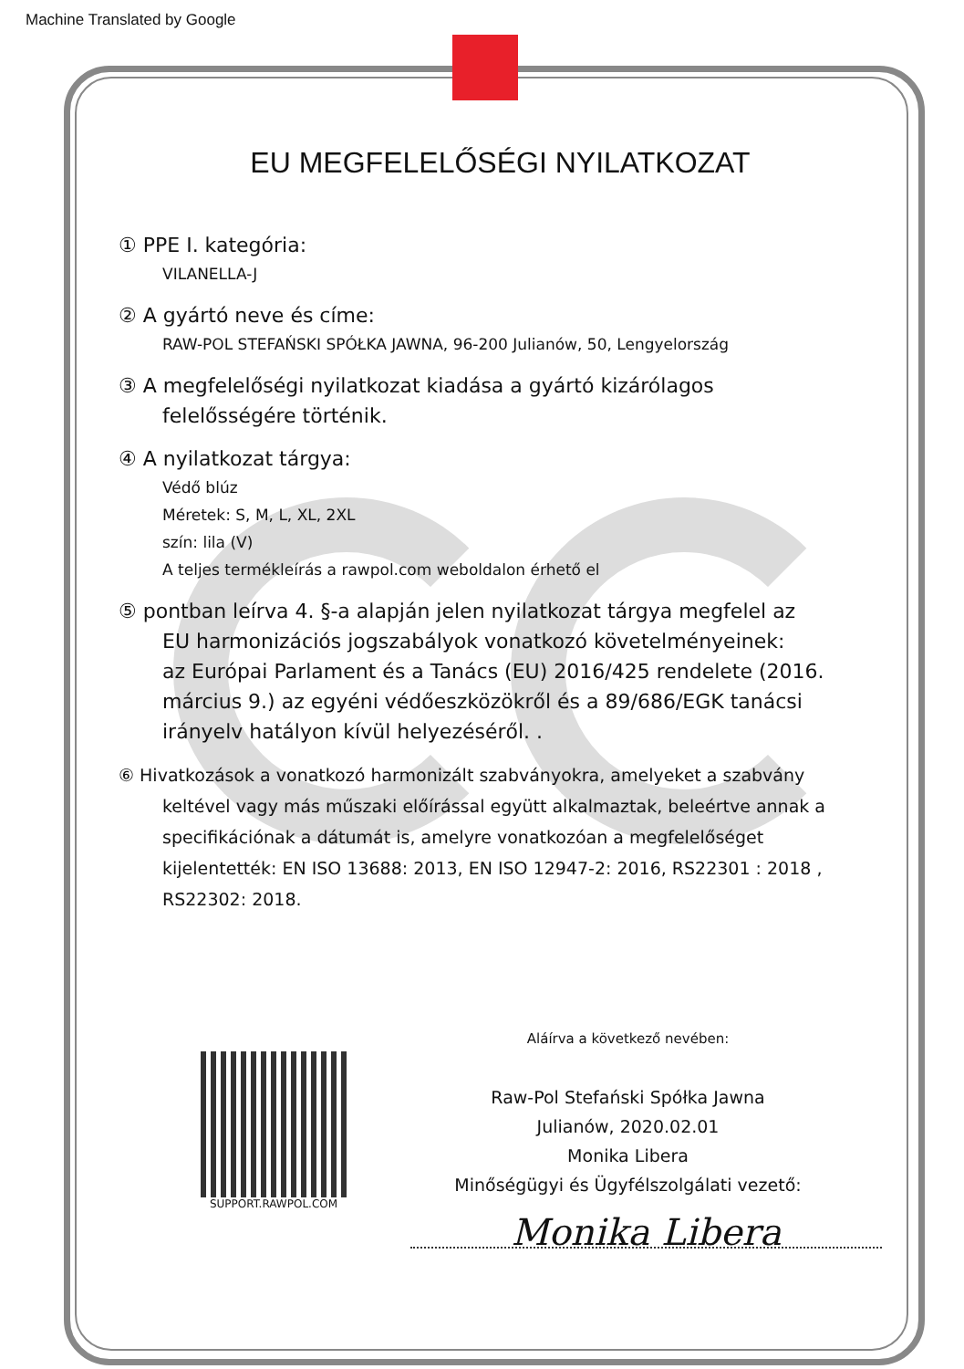Machine Translated by Google
EU MEGFELELŐSÉGI NYILATKOZAT
① PPE I. kategória:
VILANELLA-J
② A gyártó neve és címe:
RAW-POL STEFAŃSKI SPÓŁKA JAWNA, 96-200 Julianów, 50, Lengyelország
③ A megfelelőségi nyilatkozat kiadása a gyártó kizárólagos
felelősségére történik.
④ A nyilatkozat tárgya:
Védő blúz
Méretek: S, M, L, XL, 2XL
szín: lila (V)
A teljes termékleírás a rawpol.com weboldalon érhető el
⑤ pontban leírva 4. §-a alapján jelen nyilatkozat tárgya megfelel az
EU harmonizációs jogszabályok vonatkozó követelményeinek:
az Európai Parlament és a Tanács (EU) 2016/425 rendelete (2016. március 9.) az egyéni védőeszközökről és a 89/686/EGK tanácsi irányelv hatályon kívül helyezéséről. .
⑥ Hivatkozások a vonatkozó harmonizált szabványokra, amelyeket a szabvány
keltével vagy más műszaki előírással együtt alkalmaztak, beleértve annak a specifikációnak a dátumát is, amelyre vonatkozóan a megfelelőséget kijelentették: EN ISO 13688: 2013, EN ISO 12947-2: 2016, RS22301 : 2018 , RS22302: 2018.
SUPPORT.RAWPOL.COM
Aláírva a következő nevében:
Raw-Pol Stefański Spółka Jawna
Julianów, 2020.02.01
Monika Libera
Minőségügyi és Ügyfélszolgálati vezető:
Monika Libera